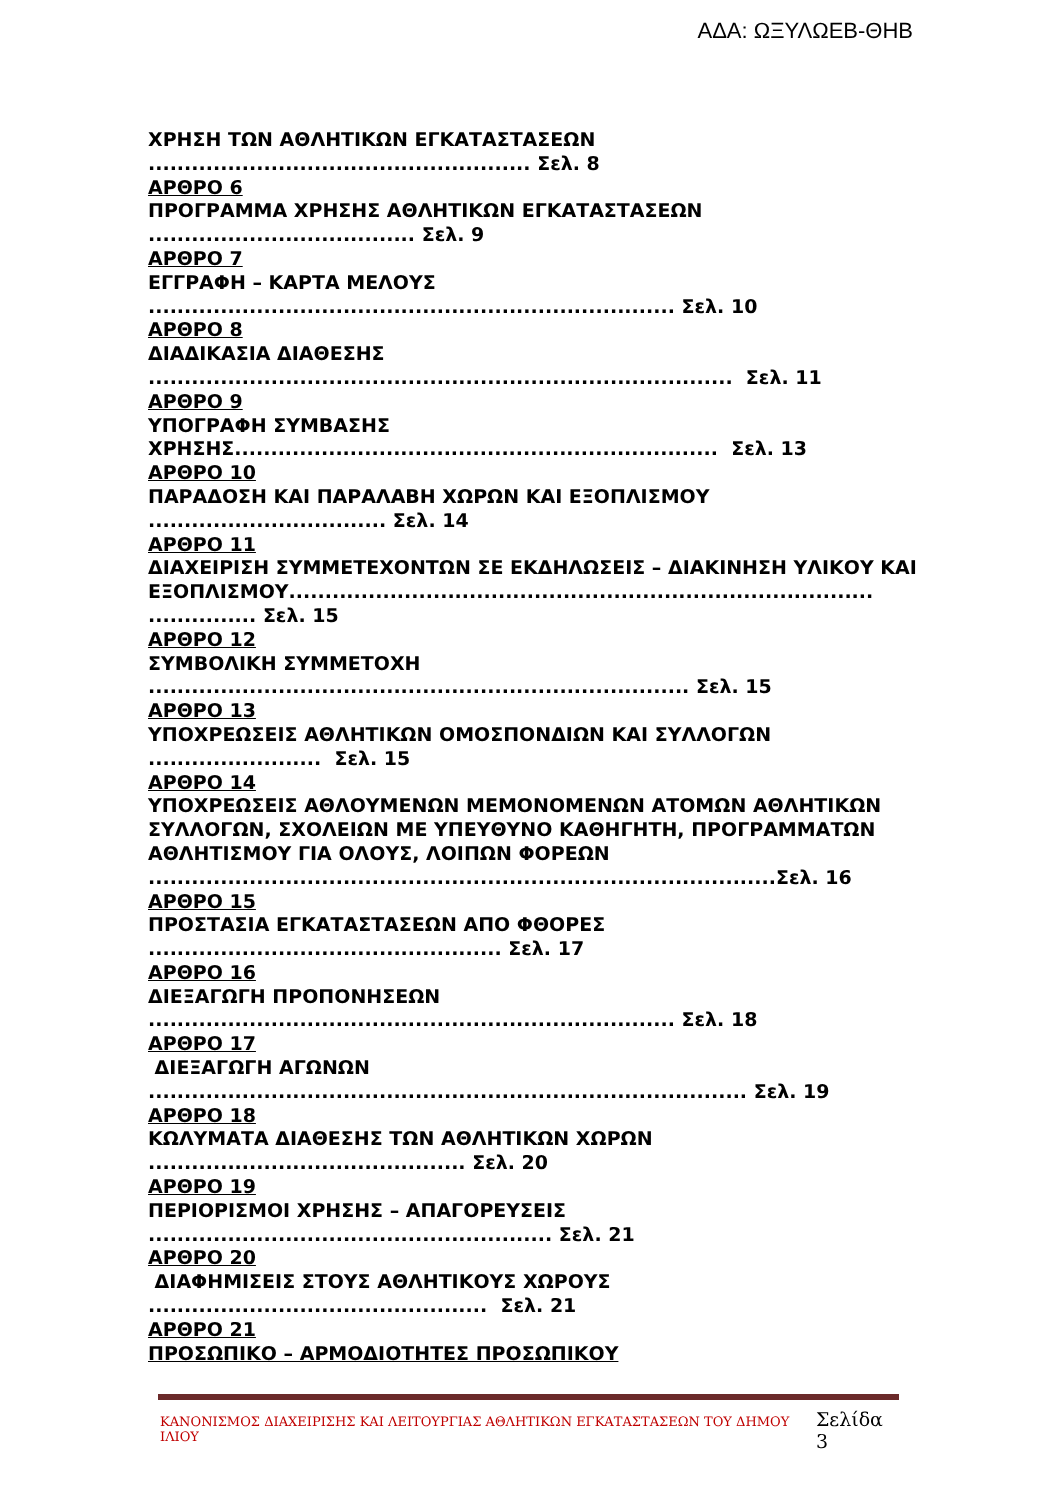ΑΔΑ: ΩΞΥΛΩΕΒ-ΘΗΒ
ΧΡΗΣΗ ΤΩΝ ΑΘΛΗΤΙΚΩΝ ΕΓΚΑΤΑΣΤΑΣΕΩΝ
..................................................... Σελ. 8
ΑΡΘΡΟ 6
ΠΡΟΓΡΑΜΜΑ ΧΡΗΣΗΣ ΑΘΛΗΤΙΚΩΝ ΕΓΚΑΤΑΣΤΑΣΕΩΝ
..................................... Σελ. 9
ΑΡΘΡΟ 7
ΕΓΓΡΑΦΗ – ΚΑΡΤΑ ΜΕΛΟΥΣ
......................................................................... Σελ. 10
ΑΡΘΡΟ 8
ΔΙΑΔΙΚΑΣΙΑ ΔΙΑΘΕΣΗΣ
................................................................................. Σελ. 11
ΑΡΘΡΟ 9
ΥΠΟΓΡΑΦΗ ΣΥΜΒΑΣΗΣ
ΧΡΗΣΗΣ................................................................... Σελ. 13
ΑΡΘΡΟ 10
ΠΑΡΑΔΟΣΗ ΚΑΙ ΠΑΡΑΛΑΒΗ ΧΩΡΩΝ ΚΑΙ ΕΞΟΠΛΙΣΜΟΥ
................................. Σελ. 14
ΑΡΘΡΟ 11
ΔΙΑΧΕΙΡΙΣΗ ΣΥΜΜΕΤΕΧΟΝΤΩΝ ΣΕ ΕΚΔΗΛΩΣΕΙΣ – ΔΙΑΚΙΝΗΣΗ ΥΛΙΚΟΥ ΚΑΙ
ΕΞΟΠΛΙΣΜΟΥ.................................................................................
............... Σελ. 15
ΑΡΘΡΟ 12
ΣΥΜΒΟΛΙΚΗ ΣΥΜΜΕΤΟΧΗ
........................................................................... Σελ. 15
ΑΡΘΡΟ 13
ΥΠΟΧΡΕΩΣΕΙΣ ΑΘΛΗΤΙΚΩΝ ΟΜΟΣΠΟΝΔΙΩΝ ΚΑΙ ΣΥΛΛΟΓΩΝ
........................ Σελ. 15
ΑΡΘΡΟ 14
ΥΠΟΧΡΕΩΣΕΙΣ ΑΘΛΟΥΜΕΝΩΝ ΜΕΜΟΝΟΜΕΝΩΝ ΑΤΟΜΩΝ ΑΘΛΗΤΙΚΩΝ
ΣΥΛΛΟΓΩΝ, ΣΧΟΛΕΙΩΝ ΜΕ ΥΠΕΥΘΥΝΟ ΚΑΘΗΓΗΤΗ, ΠΡΟΓΡΑΜΜΑΤΩΝ
ΑΘΛΗΤΙΣΜΟΥ ΓΙΑ ΟΛΟΥΣ, ΛΟΙΠΩΝ ΦΟΡΕΩΝ
.......................................................................................Σελ. 16
ΑΡΘΡΟ 15
ΠΡΟΣΤΑΣΙΑ ΕΓΚΑΤΑΣΤΑΣΕΩΝ ΑΠΟ ΦΘΟΡΕΣ
................................................. Σελ. 17
ΑΡΘΡΟ 16
ΔΙΕΞΑΓΩΓΗ ΠΡΟΠΟΝΗΣΕΩΝ
......................................................................... Σελ. 18
ΑΡΘΡΟ 17
ΔΙΕΞΑΓΩΓΗ ΑΓΩΝΩΝ
................................................................................... Σελ. 19
ΑΡΘΡΟ 18
ΚΩΛΥΜΑΤΑ ΔΙΑΘΕΣΗΣ ΤΩΝ ΑΘΛΗΤΙΚΩΝ ΧΩΡΩΝ
............................................ Σελ. 20
ΑΡΘΡΟ 19
ΠΕΡΙΟΡΙΣΜΟΙ ΧΡΗΣΗΣ – ΑΠΑΓΟΡΕΥΣΕΙΣ
........................................................ Σελ. 21
ΑΡΘΡΟ 20
ΔΙΑΦΗΜΙΣΕΙΣ ΣΤΟΥΣ ΑΘΛΗΤΙΚΟΥΣ ΧΩΡΟΥΣ
............................................... Σελ. 21
ΑΡΘΡΟ 21
ΠΡΟΣΩΠΙΚΟ – ΑΡΜΟΔΙΟΤΗΤΕΣ ΠΡΟΣΩΠΙΚΟΥ
ΚΑΝΟΝΙΣΜΟΣ ΔΙΑΧΕΙΡΙΣΗΣ ΚΑΙ ΛΕΙΤΟΥΡΓΙΑΣ ΑΘΛΗΤΙΚΩΝ ΕΓΚΑΤΑΣΤΑΣΕΩΝ ΤΟΥ ΔΗΜΟΥ ΙΛΙΟΥ Σελίδα 3